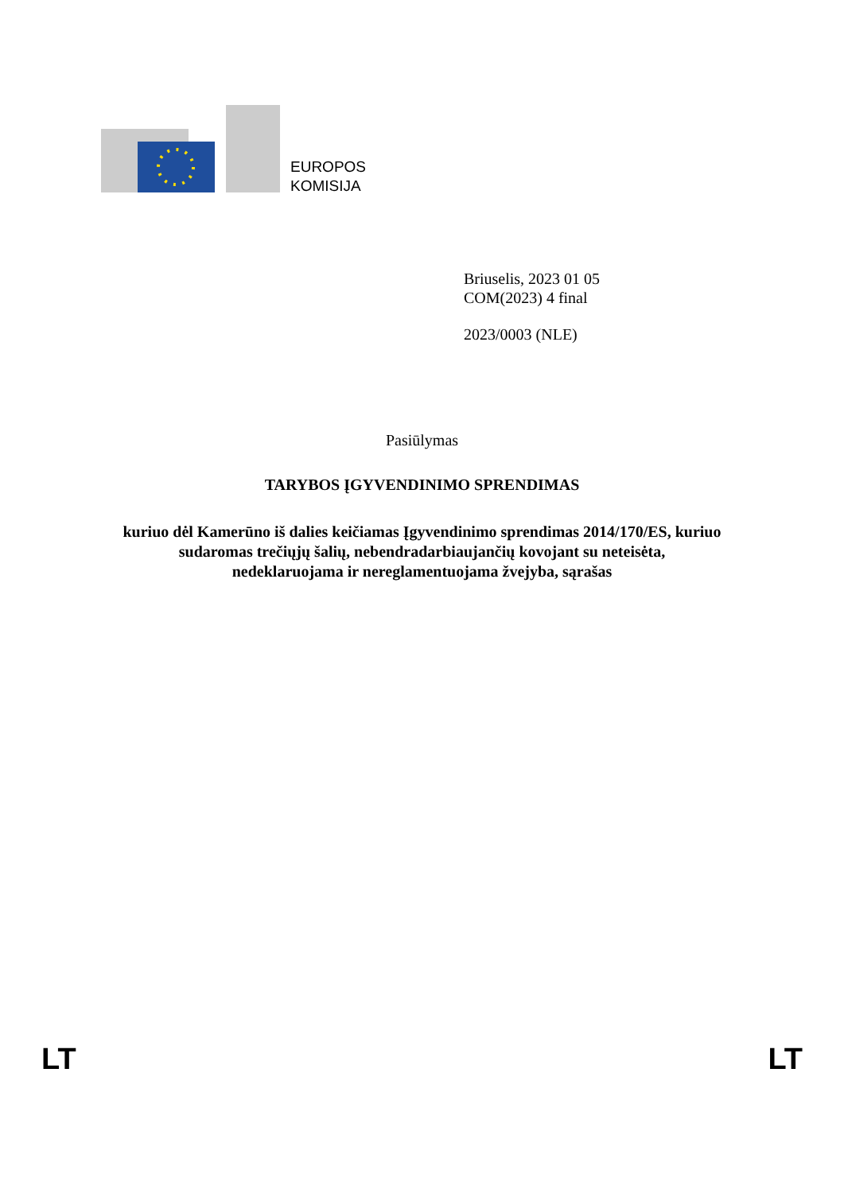EUROPOS
KOMISIJA
Briuselis, 2023 01 05
COM(2023) 4 final
2023/0003 (NLE)
Pasiūlymas
TARYBOS ĮGYVENDINIMO SPRENDIMAS
kuriuo dėl Kamerūno iš dalies keičiamas Įgyvendinimo sprendimas 2014/170/ES, kuriuo
sudaromas trečiųjų šalių, nebendradarbiaujančių kovojant su neteisėta,
nedeklaruojama ir nereglamentuojama žvejyba, sąrašas
LT LT